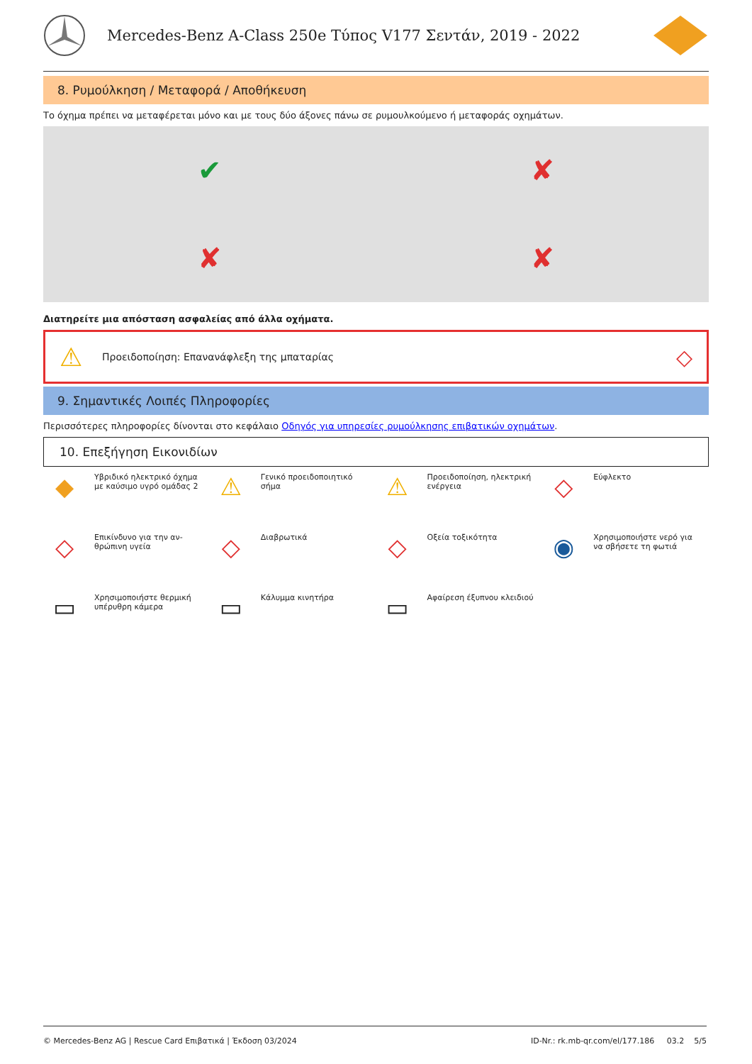Mercedes-Benz A-Class 250e Τύπος V177 Σεντάν, 2019 - 2022
8. Ρυμούλκηση / Μεταφορά / Αποθήκευση
Το όχημα πρέπει να μεταφέρεται μόνο και με τους δύο άξονες πάνω σε ρυμουλκούμενο ή μεταφοράς οχημάτων.
✔
✘
✘
✘
Διατηρείτε μια απόσταση ασφαλείας από άλλα οχήματα.
⚠ Προειδοποίηση: Επανανάφλεξη της μπαταρίας ◇
9. Σημαντικές Λοιπές Πληροφορίες
Περισσότερες πληροφορίες δίνονται στο κεφάλαιο Οδηγός για υπηρεσίες ρυμούλκησης επιβατικών οχημάτων.
10. Επεξήγηση Εικονιδίων
◆ Υβριδικό ηλεκτρικό όχημα
με καύσιμο υγρό ομάδας 2
⚠ Γενικό προειδοποιητικό
σήμα
⚠ Προειδοποίηση, ηλεκτρική
ενέργεια
◇ Εύφλεκτο
◇ Επικίνδυνο για την αν-
θρώπινη υγεία
◇ Διαβρωτικά
◇ Οξεία τοξικότητα
◉ Χρησιμοποιήστε νερό για
να σβήσετε τη φωτιά
▭ Χρησιμοποιήστε θερμική
υπέρυθρη κάμερα
▭ Κάλυμμα κινητήρα
▭ Αφαίρεση έξυπνου κλειδιού
© Mercedes-Benz AG | Rescue Card Επιβατικά | Έκδοση 03/2024 ID-Nr.: rk.mb-qr.com/el/177.186 03.2 5/5